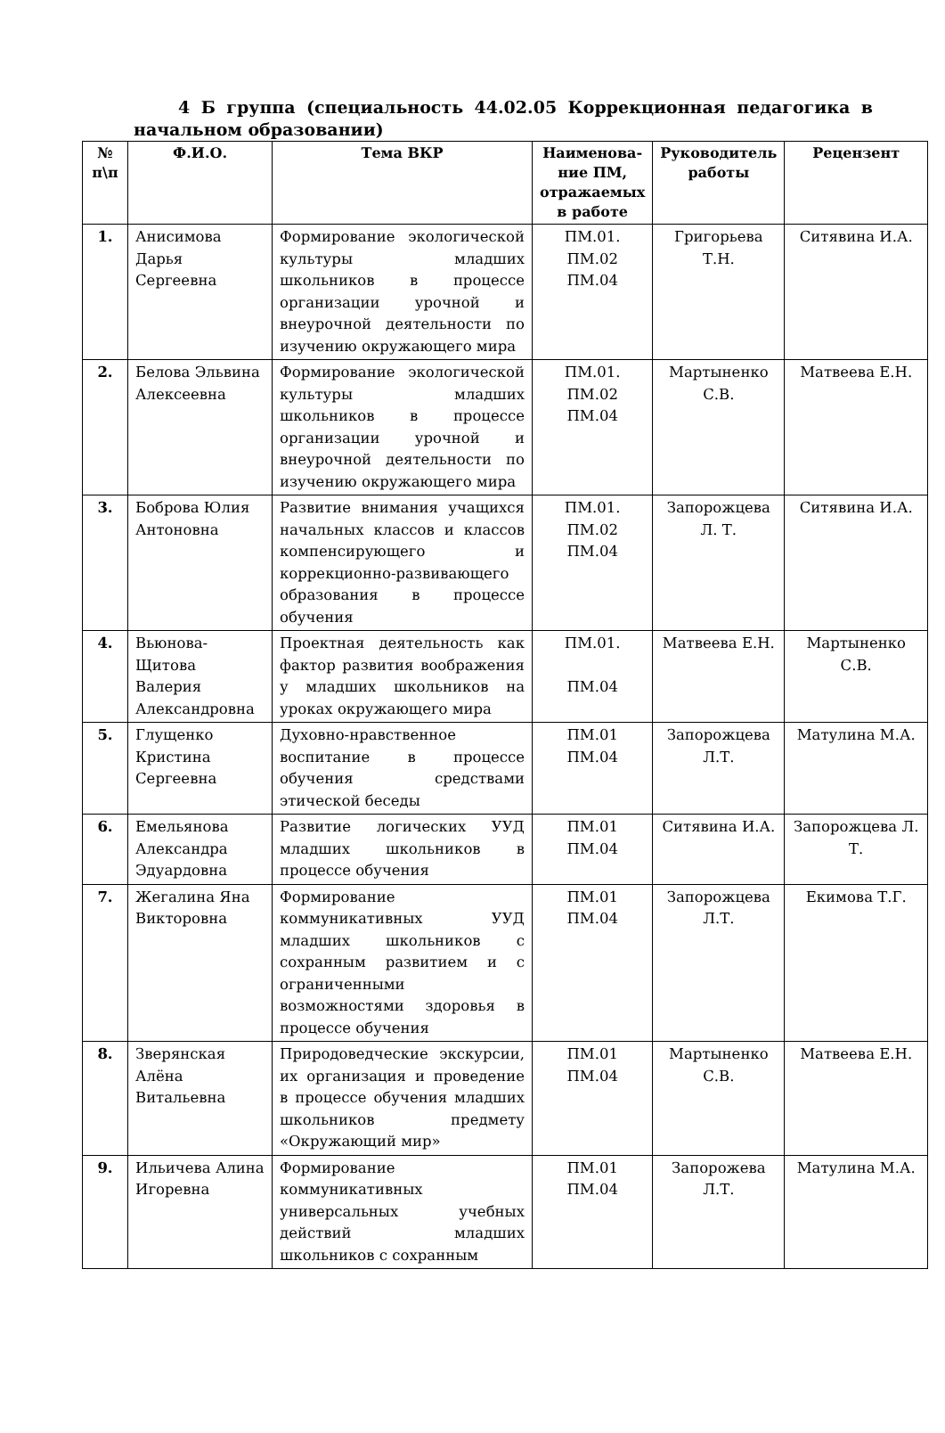4 Б группа (специальность 44.02.05 Коррекционная педагогика в начальном образовании)
| № п\п | Ф.И.О. | Тема ВКР | Наименова-ние ПМ, отражаемых в работе | Руководитель работы | Рецензент |
| --- | --- | --- | --- | --- | --- |
| 1. | Анисимова Дарья Сергеевна | Формирование экологической культуры младших школьников в процессе организации урочной и внеурочной деятельности по изучению окружающего мира | ПМ.01. ПМ.02 ПМ.04 | Григорьева Т.Н. | Ситявина И.А. |
| 2. | Белова Эльвина Алексеевна | Формирование экологической культуры младших школьников в процессе организации урочной и внеурочной деятельности по изучению окружающего мира | ПМ.01. ПМ.02 ПМ.04 | Мартыненко С.В. | Матвеева Е.Н. |
| 3. | Боброва Юлия Антоновна | Развитие внимания учащихся начальных классов и классов компенсирующего и коррекционно-развивающего образования в процессе обучения | ПМ.01. ПМ.02 ПМ.04 | Запорожцева Л. Т. | Ситявина И.А. |
| 4. | Вьюнова-Щитова Валерия Александровна | Проектная деятельность как фактор развития воображения у младших школьников на уроках окружающего мира | ПМ.01. ПМ.04 | Матвеева Е.Н. | Мартыненко С.В. |
| 5. | Глущенко Кристина Сергеевна | Духовно-нравственное воспитание в процессе обучения средствами этической беседы | ПМ.01 ПМ.04 | Запорожцева Л.Т. | Матулина М.А. |
| 6. | Емельянова Александра Эдуардовна | Развитие логических УУД младших школьников в процессе обучения | ПМ.01 ПМ.04 | Ситявина И.А. | Запорожцева Л. Т. |
| 7. | Жегалина Яна Викторовна | Формирование коммуникативных УУД младших школьников с сохранным развитием и с ограниченными возможностями здоровья в процессе обучения | ПМ.01 ПМ.04 | Запорожцева Л.Т. | Екимова Т.Г. |
| 8. | Зверянская Алёна Витальевна | Природоведческие экскурсии, их организация и проведение в процессе обучения младших школьников предмету «Окружающий мир» | ПМ.01 ПМ.04 | Мартыненко С.В. | Матвеева Е.Н. |
| 9. | Ильичева Алина Игоревна | Формирование коммуникативных универсальных учебных действий младших школьников с сохранным | ПМ.01 ПМ.04 | Запорожева Л.Т. | Матулина М.А. |